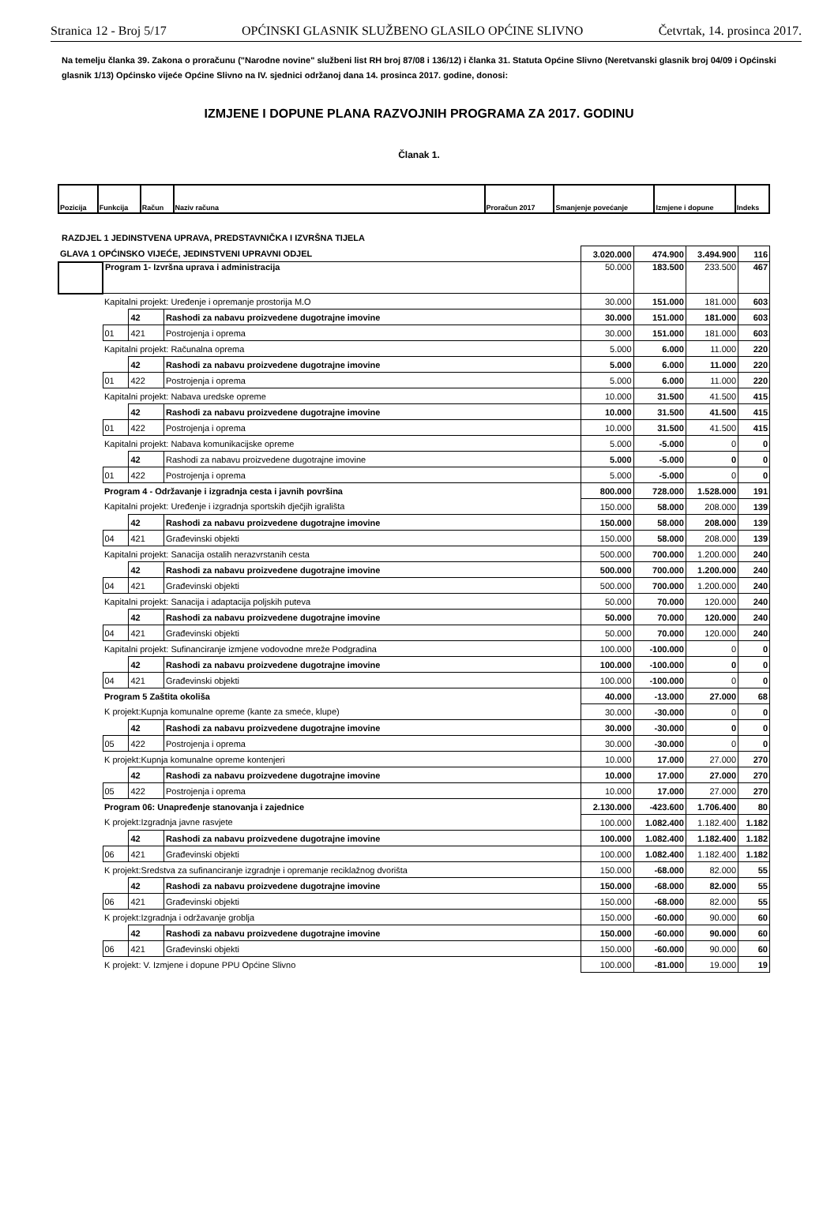Stranica 12 - Broj 5/17 OPĆINSKI GLASNIK SLUŽBENO GLASILO OPĆINE SLIVNO Četvrtak, 14. prosinca 2017.
Na temelju članka 39. Zakona o proračunu ("Narodne novine" službeni list RH broj 87/08 i 136/12) i članka 31. Statuta Općine Slivno (Neretvanski glasnik broj 04/09 i Općinski glasnik 1/13) Općinsko vijeće Općine Slivno na IV. sjednici održanoj dana 14. prosinca 2017. godine, donosi:
IZMJENE I DOPUNE PLANA RAZVOJNIH PROGRAMA ZA 2017. GODINU
Članak 1.
| Pozicija | Funkcija | Račun | Naziv računa | Proračun 2017 | Smanjenje povećanje | Izmjene i dopune | Indeks |
RAZDJEL 1 JEDINSTVENA UPRAVA, PREDSTAVNIČKA I IZVRŠNA TIJELA
| GLAVA 1 OPĆINSKO VIJEĆE, JEDINSTVENI UPRAVNI ODJEL | | | | 3.020.000 | 474.900 | 3.494.900 | 116 |
| | Program 1- Izvršna uprava i administracija | | | 50.000 | 183.500 | 233.500 | 467 |
| | Kapitalni projekt: Uređenje i opremanje prostorija M.O | | | 30.000 | 151.000 | 181.000 | 603 |
| | | 42 | Rashodi za nabavu proizvedene dugotrajne imovine | 30.000 | 151.000 | 181.000 | 603 |
| | 01 | 421 | Postrojenja i oprema | 30.000 | 151.000 | 181.000 | 603 |
| | Kapitalni projekt: Računalna oprema | | | 5.000 | 6.000 | 11.000 | 220 |
| | | 42 | Rashodi za nabavu proizvedene dugotrajne imovine | 5.000 | 6.000 | 11.000 | 220 |
| | 01 | 422 | Postrojenja i oprema | 5.000 | 6.000 | 11.000 | 220 |
| | Kapitalni projekt: Nabava uredske opreme | | | 10.000 | 31.500 | 41.500 | 415 |
| | | 42 | Rashodi za nabavu proizvedene dugotrajne imovine | 10.000 | 31.500 | 41.500 | 415 |
| | 01 | 422 | Postrojenja i oprema | 10.000 | 31.500 | 41.500 | 415 |
| | Kapitalni projekt: Nabava komunikacijske opreme | | | 5.000 | -5.000 | 0 | 0 |
| | | 42 | Rashodi za nabavu proizvedene dugotrajne imovine | 5.000 | -5.000 | 0 | 0 |
| | 01 | 422 | Postrojenja i oprema | 5.000 | -5.000 | 0 | 0 |
| | Program 4 - Održavanje i izgradnja cesta i javnih površina | | | 800.000 | 728.000 | 1.528.000 | 191 |
| | Kapitalni projekt: Uređenje i izgradnja sportskih dječjih igrališta | | | 150.000 | 58.000 | 208.000 | 139 |
| | | 42 | Rashodi za nabavu proizvedene dugotrajne imovine | 150.000 | 58.000 | 208.000 | 139 |
| | 04 | 421 | Građevinski objekti | 150.000 | 58.000 | 208.000 | 139 |
| | Kapitalni projekt: Sanacija ostalih nerazvrstanih cesta | | | 500.000 | 700.000 | 1.200.000 | 240 |
| | | 42 | Rashodi za nabavu proizvedene dugotrajne imovine | 500.000 | 700.000 | 1.200.000 | 240 |
| | 04 | 421 | Građevinski objekti | 500.000 | 700.000 | 1.200.000 | 240 |
| | Kapitalni projekt: Sanacija i adaptacija poljskih puteva | | | 50.000 | 70.000 | 120.000 | 240 |
| | | 42 | Rashodi za nabavu proizvedene dugotrajne imovine | 50.000 | 70.000 | 120.000 | 240 |
| | 04 | 421 | Građevinski objekti | 50.000 | 70.000 | 120.000 | 240 |
| | Kapitalni projekt: Sufinanciranje izmjene vodovodne mreže Podgradina | | | 100.000 | -100.000 | 0 | 0 |
| | | 42 | Rashodi za nabavu proizvedene dugotrajne imovine | 100.000 | -100.000 | 0 | 0 |
| | 04 | 421 | Građevinski objekti | 100.000 | -100.000 | 0 | 0 |
| | Program 5 Zaštita okoliša | | | 40.000 | -13.000 | 27.000 | 68 |
| | K projekt:Kupnja komunalne opreme (kante za smeće, klupe) | | | 30.000 | -30.000 | 0 | 0 |
| | | 42 | Rashodi za nabavu proizvedene dugotrajne imovine | 30.000 | -30.000 | 0 | 0 |
| | 05 | 422 | Postrojenja i oprema | 30.000 | -30.000 | 0 | 0 |
| | K projekt:Kupnja komunalne opreme kontenjeri | | | 10.000 | 17.000 | 27.000 | 270 |
| | | 42 | Rashodi za nabavu proizvedene dugotrajne imovine | 10.000 | 17.000 | 27.000 | 270 |
| | 05 | 422 | Postrojenja i oprema | 10.000 | 17.000 | 27.000 | 270 |
| | Program 06: Unapređenje stanovanja i zajednice | | | 2.130.000 | -423.600 | 1.706.400 | 80 |
| | K projekt:Izgradnja javne rasvjete | | | 100.000 | 1.082.400 | 1.182.400 | 1.182 |
| | | 42 | Rashodi za nabavu proizvedene dugotrajne imovine | 100.000 | 1.082.400 | 1.182.400 | 1.182 |
| | 06 | 421 | Građevinski objekti | 100.000 | 1.082.400 | 1.182.400 | 1.182 |
| | K projekt:Sredstva za sufinanciranje izgradnje i opremanje reciklažnog dvorišta | | | 150.000 | -68.000 | 82.000 | 55 |
| | | 42 | Rashodi za nabavu proizvedene dugotrajne imovine | 150.000 | -68.000 | 82.000 | 55 |
| | 06 | 421 | Građevinski objekti | 150.000 | -68.000 | 82.000 | 55 |
| | K projekt:Izgradnja i održavanje groblja | | | 150.000 | -60.000 | 90.000 | 60 |
| | | 42 | Rashodi za nabavu proizvedene dugotrajne imovine | 150.000 | -60.000 | 90.000 | 60 |
| | 06 | 421 | Građevinski objekti | 150.000 | -60.000 | 90.000 | 60 |
| | K projekt: V. Izmjene i dopune PPU Općine Slivno | | | 100.000 | -81.000 | 19.000 | 19 |